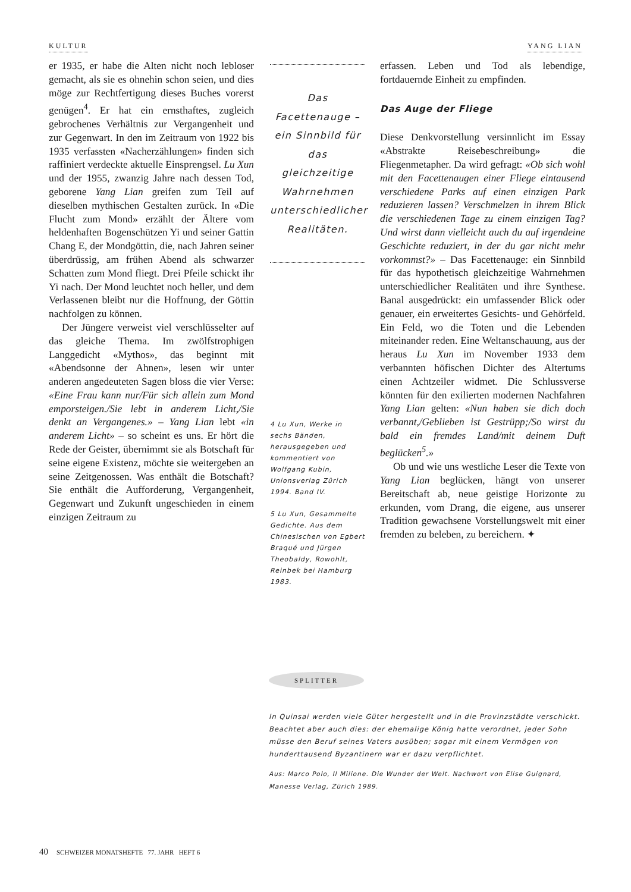KULTUR YANG LIAN
er 1935, er habe die Alten nicht noch lebloser gemacht, als sie es ohnehin schon seien, und dies möge zur Rechtfertigung dieses Buches vorerst genügen<sup>4</sup>. Er hat ein ernsthaftes, zugleich gebrochenes Verhältnis zur Vergangenheit und zur Gegenwart. In den im Zeitraum von 1922 bis 1935 verfassten «Nacherzählungen» finden sich raffiniert verdeckte aktuelle Einsprengsel. Lu Xun und der 1955, zwanzig Jahre nach dessen Tod, geborene Yang Lian greifen zum Teil auf dieselben mythischen Gestalten zurück. In «Die Flucht zum Mond» erzählt der Ältere vom heldenhaften Bogenschützen Yi und seiner Gattin Chang E, der Mondgöttin, die, nach Jahren seiner überdrüssig, am frühen Abend als schwarzer Schatten zum Mond fliegt. Drei Pfeile schickt ihr Yi nach. Der Mond leuchtet noch heller, und dem Verlassenen bleibt nur die Hoffnung, der Göttin nachfolgen zu können.
Der Jüngere verweist viel verschlüsselter auf das gleiche Thema. Im zwölfstrophigen Langgedicht «Mythos», das beginnt mit «Abendsonne der Ahnen», lesen wir unter anderen angedeuteten Sagen bloss die vier Verse: «Eine Frau kann nur/Für sich allein zum Mond emporsteigen./Sie lebt in anderem Licht,/Sie denkt an Vergangenes.» – Yang Lian lebt «in anderem Licht» – so scheint es uns. Er hört die Rede der Geister, übernimmt sie als Botschaft für seine eigene Existenz, möchte sie weitergeben an seine Zeitgenossen. Was enthält die Botschaft? Sie enthält die Aufforderung, Vergangenheit, Gegenwart und Zukunft ungeschieden in einem einzigen Zeitraum zu
Das Facettenauge – ein Sinnbild für das gleichzeitige Wahrnehmen unterschiedlicher Realitäten.
4 Lu Xun, Werke in sechs Bänden, herausgegeben und kommentiert von Wolfgang Kubin, Unionsverlag Zürich 1994. Band IV.
5 Lu Xun, Gesammelte Gedichte. Aus dem Chinesischen von Egbert Braqué und Jürgen Theobaldy, Rowohlt, Reinbek bei Hamburg 1983.
erfassen. Leben und Tod als lebendige, fortdauernde Einheit zu empfinden.
Das Auge der Fliege
Diese Denkvorstellung versinnlicht im Essay «Abstrakte Reisebeschreibung» die Fliegenmetapher. Da wird gefragt: «Ob sich wohl mit den Facettenaugen einer Fliege eintausend verschiedene Parks auf einen einzigen Park reduzieren lassen? Verschmelzen in ihrem Blick die verschiedenen Tage zu einem einzigen Tag? Und wirst dann vielleicht auch du auf irgendeine Geschichte reduziert, in der du gar nicht mehr vorkommst?» – Das Facettenauge: ein Sinnbild für das hypothetisch gleichzeitige Wahrnehmen unterschiedlicher Realitäten und ihre Synthese. Banal ausgedrückt: ein umfassender Blick oder genauer, ein erweitertes Gesichts- und Gehörfeld. Ein Feld, wo die Toten und die Lebenden miteinander reden. Eine Weltanschauung, aus der heraus Lu Xun im November 1933 dem verbannten höfischen Dichter des Altertums einen Achtzeiler widmet. Die Schlussverse könnten für den exilierten modernen Nachfahren Yang Lian gelten: «Nun haben sie dich doch verbannt,/Geblieben ist Gestrüpp;/So wirst du bald ein fremdes Land/mit deinem Duft beglücken<sup>5</sup>.»
Ob und wie uns westliche Leser die Texte von Yang Lian beglücken, hängt von unserer Bereitschaft ab, neue geistige Horizonte zu erkunden, vom Drang, die eigene, aus unserer Tradition gewachsene Vorstellungswelt mit einer fremden zu beleben, zu bereichern. ✦
SPLITTER
In Quinsai werden viele Güter hergestellt und in die Provinzstädte verschickt. Beachtet aber auch dies: der ehemalige König hatte verordnet, jeder Sohn müsse den Beruf seines Vaters ausüben; sogar mit einem Vermögen von hunderttausend Byzantinern war er dazu verpflichtet.
Aus: Marco Polo, Il Milione. Die Wunder der Welt. Nachwort von Elise Guignard, Manesse Verlag, Zürich 1989.
40 SCHWEIZER MONATSHEFTE 77. JAHR HEFT 6